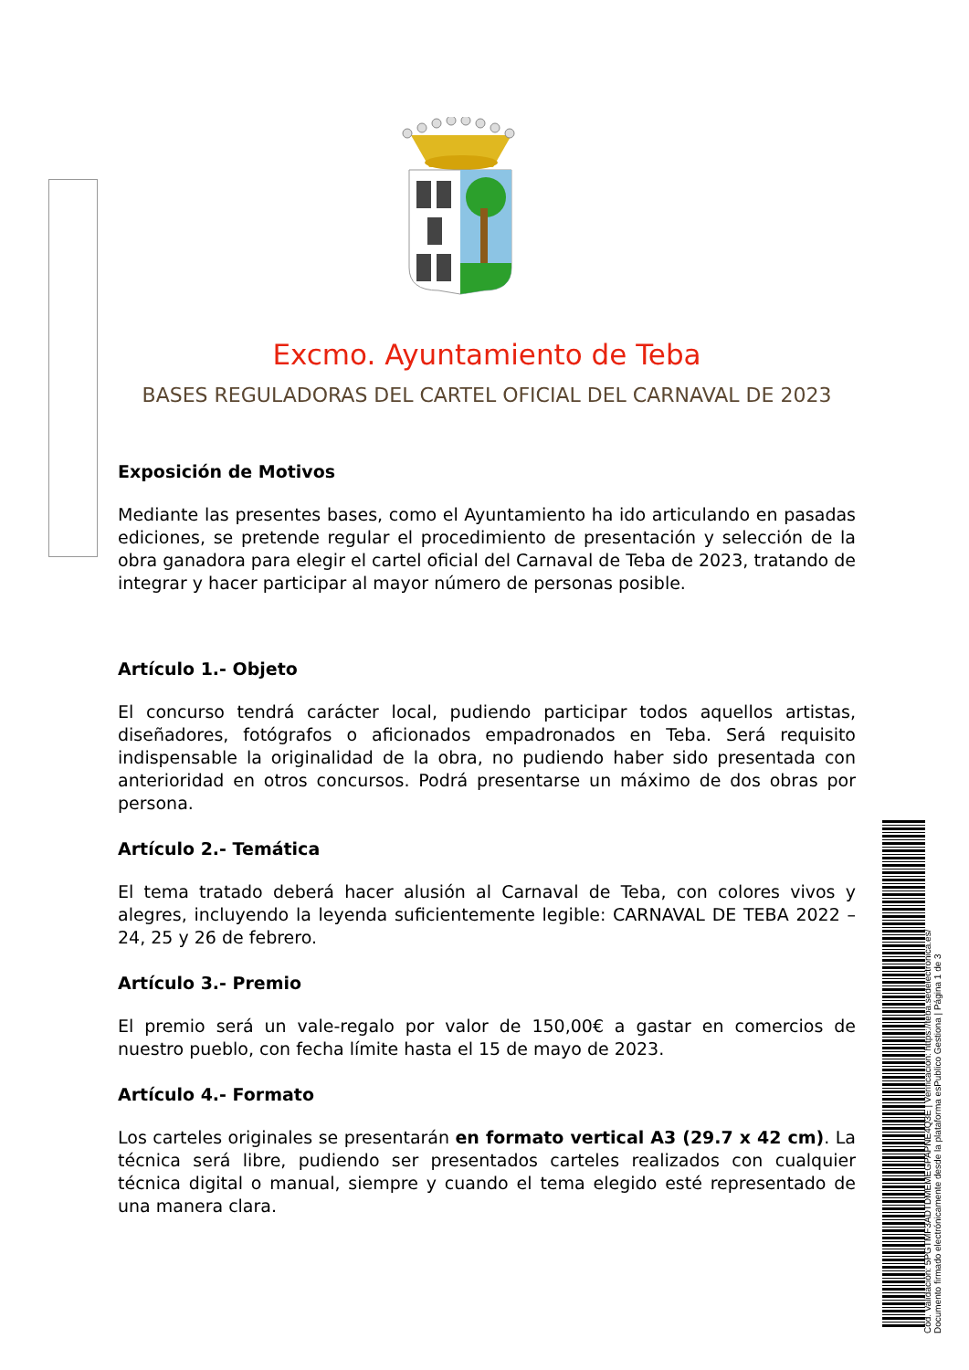Excmo. Ayuntamiento de Teba
BASES REGULADORAS DEL CARTEL OFICIAL DEL CARNAVAL DE 2023
Exposición de Motivos
Mediante las presentes bases, como el Ayuntamiento ha ido articulando en pasadas ediciones, se pretende regular el procedimiento de presentación y selección de la obra ganadora para elegir el cartel oficial del Carnaval de Teba de 2023, tratando de integrar y hacer participar al mayor número de personas posible.
Artículo 1.- Objeto
El concurso tendrá carácter local, pudiendo participar todos aquellos artistas, diseñadores, fotógrafos o aficionados empadronados en Teba. Será requisito indispensable la originalidad de la obra, no pudiendo haber sido presentada con anterioridad en otros concursos. Podrá presentarse un máximo de dos obras por persona.
Artículo 2.- Temática
El tema tratado deberá hacer alusión al Carnaval de Teba, con colores vivos y alegres, incluyendo la leyenda suficientemente legible: CARNAVAL DE TEBA 2022 – 24, 25 y 26 de febrero.
Artículo 3.- Premio
El premio será un vale-regalo por valor de 150,00€ a gastar en comercios de nuestro pueblo, con fecha límite hasta el 15 de mayo de 2023.
Artículo 4.- Formato
Los carteles originales se presentarán en formato vertical A3 (29.7 x 42 cm). La técnica será libre, pudiendo ser presentados carteles realizados con cualquier técnica digital o manual, siempre y cuando el tema elegido esté representado de una manera clara.
Cód. Validación: 5PGTMF3ADTDMEMEGPAPNE4Q3E | Verificación: https://teba.sedelectronica.es/
Documento firmado electrónicamente desde la plataforma esPublico Gestiona | Página 1 de 3